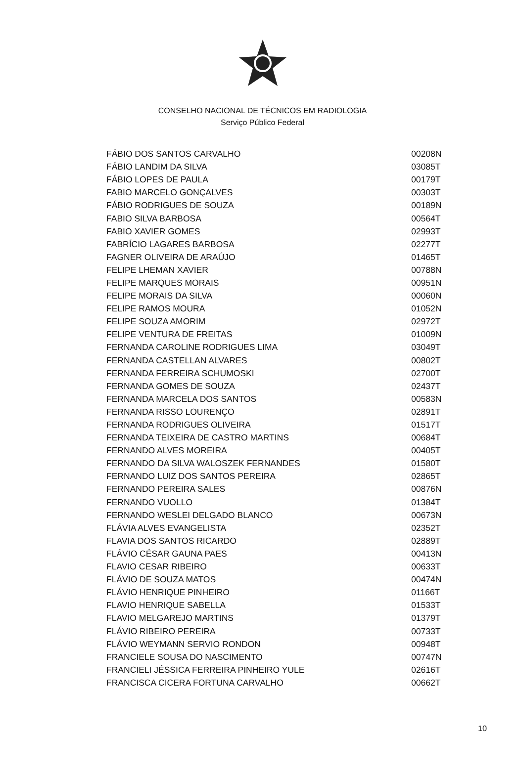CONSELHO NACIONAL DE TÉCNICOS EM RADIOLOGIA
Serviço Público Federal
| FÁBIO DOS SANTOS CARVALHO | 00208N |
| FÁBIO LANDIM DA SILVA | 03085T |
| FÁBIO LOPES DE PAULA | 00179T |
| FABIO MARCELO GONÇALVES | 00303T |
| FÁBIO RODRIGUES DE SOUZA | 00189N |
| FABIO SILVA BARBOSA | 00564T |
| FABIO XAVIER GOMES | 02993T |
| FABRÍCIO LAGARES BARBOSA | 02277T |
| FAGNER OLIVEIRA DE ARAÚJO | 01465T |
| FELIPE LHEMAN XAVIER | 00788N |
| FELIPE MARQUES MORAIS | 00951N |
| FELIPE MORAIS DA SILVA | 00060N |
| FELIPE RAMOS MOURA | 01052N |
| FELIPE SOUZA AMORIM | 02972T |
| FELIPE VENTURA DE FREITAS | 01009N |
| FERNANDA CAROLINE RODRIGUES LIMA | 03049T |
| FERNANDA CASTELLAN ALVARES | 00802T |
| FERNANDA FERREIRA SCHUMOSKI | 02700T |
| FERNANDA GOMES DE SOUZA | 02437T |
| FERNANDA MARCELA DOS SANTOS | 00583N |
| FERNANDA RISSO LOURENÇO | 02891T |
| FERNANDA RODRIGUES OLIVEIRA | 01517T |
| FERNANDA TEIXEIRA DE CASTRO MARTINS | 00684T |
| FERNANDO ALVES MOREIRA | 00405T |
| FERNANDO DA SILVA WALOSZEK FERNANDES | 01580T |
| FERNANDO LUIZ DOS SANTOS PEREIRA | 02865T |
| FERNANDO PEREIRA SALES | 00876N |
| FERNANDO VUOLLO | 01384T |
| FERNANDO WESLEI DELGADO BLANCO | 00673N |
| FLÁVIA ALVES EVANGELISTA | 02352T |
| FLAVIA DOS SANTOS RICARDO | 02889T |
| FLÁVIO CÉSAR GAUNA PAES | 00413N |
| FLAVIO CESAR RIBEIRO | 00633T |
| FLÁVIO DE SOUZA MATOS | 00474N |
| FLÁVIO HENRIQUE PINHEIRO | 01166T |
| FLAVIO HENRIQUE SABELLA | 01533T |
| FLAVIO MELGAREJO MARTINS | 01379T |
| FLÁVIO RIBEIRO PEREIRA | 00733T |
| FLÁVIO WEYMANN SERVIO RONDON | 00948T |
| FRANCIELE SOUSA DO NASCIMENTO | 00747N |
| FRANCIELI JÉSSICA FERREIRA PINHEIRO YULE | 02616T |
| FRANCISCA CICERA FORTUNA CARVALHO | 00662T |
10